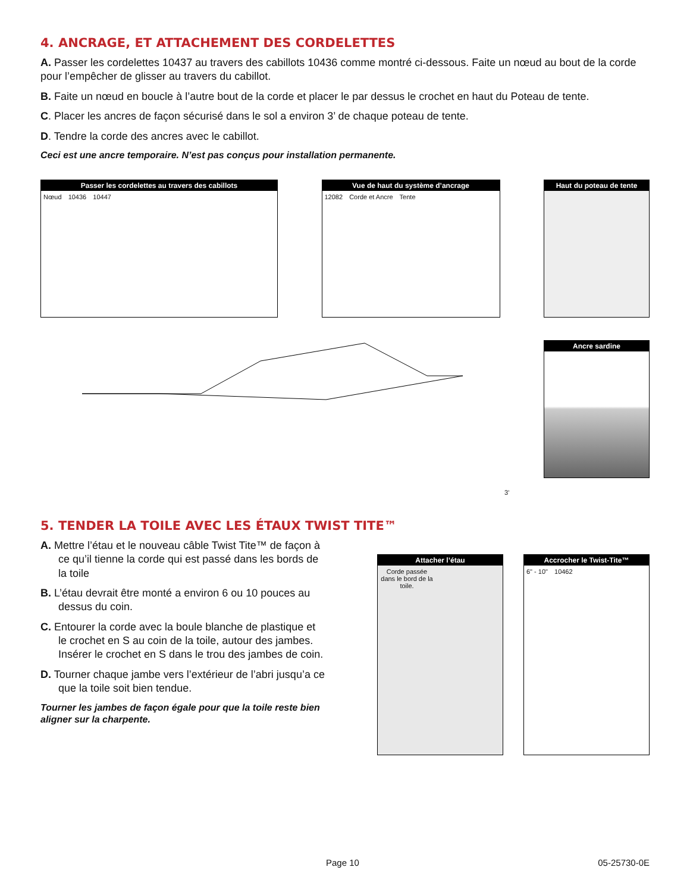4. ANCRAGE, ET ATTACHEMENT DES CORDELETTES
A. Passer les cordelettes 10437 au travers des cabillots 10436 comme montré ci-dessous. Faite un nœud au bout de la corde pour l’empêcher de glisser au travers du cabillot.
B. Faite un nœud en boucle à l’autre bout de la corde et placer le par dessus le crochet en haut du Poteau de tente.
C. Placer les ancres de façon sécurisé dans le sol a environ 3’ de chaque poteau de tente.
D. Tendre la corde des ancres avec le cabillot.
Ceci est une ancre temporaire. N’est pas conçus pour installation permanente.
Passer les cordelettes au travers des cabillots
Nœud 10436 10447
Vue de haut du système d’ancrage
12082 Corde et Ancre Tente
Haut du poteau de tente
3’
Ancre sardine
5. TENDER LA TOILE AVEC LES ÉTAUX TWIST TITE™
A. Mettre l’étau et le nouveau câble Twist Tite™ de façon à ce qu’il tienne la corde qui est passé dans les bords de la toile
B. L’étau devrait être monté a environ 6 ou 10 pouces au dessus du coin.
C. Entourer la corde avec la boule blanche de plastique et le crochet en S au coin de la toile, autour des jambes. Insérer le crochet en S dans le trou des jambes de coin.
D. Tourner chaque jambe vers l’extérieur de l’abri jusqu’a ce que la toile soit bien tendue.
Tourner les jambes de façon égale pour que la toile reste bien aligner sur la charpente.
Attacher l’étau
Corde passée dans le bord de la toile.
Accrocher le Twist-Tite™
6" - 10" 10462
Page 10 05-25730-0E